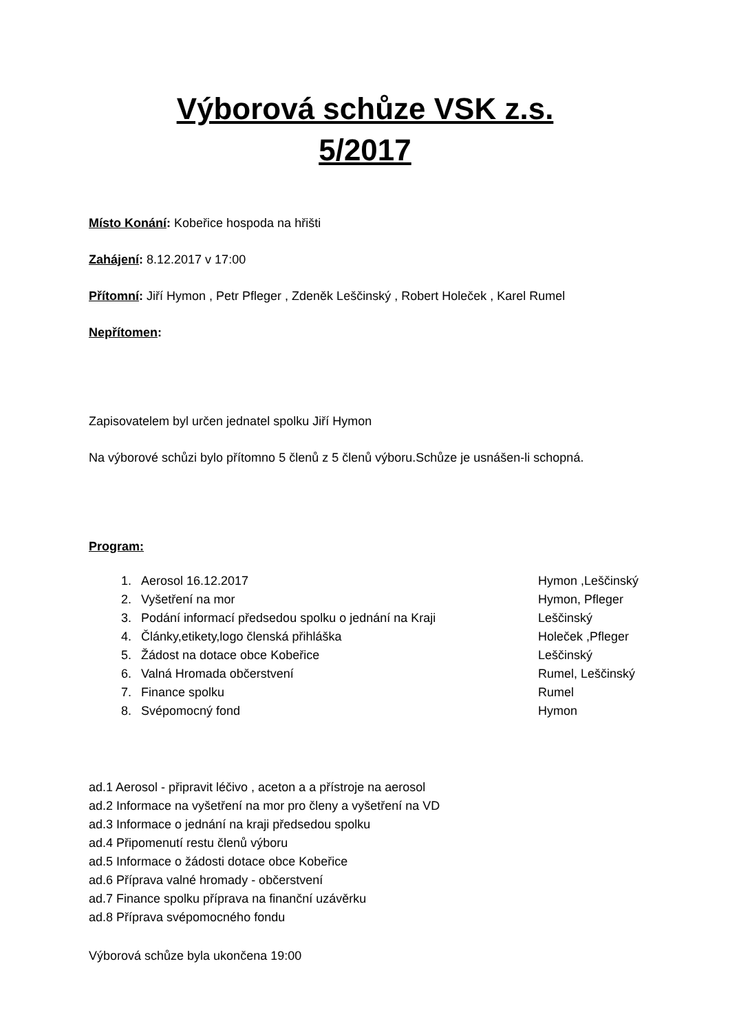Výborová schůze VSK z.s.
5/2017
Místo Konání: Kobeřice hospoda na hřišti
Zahájení: 8.12.2017 v 17:00
Přítomní: Jiří Hymon , Petr Pfleger , Zdeněk Leščinský , Robert Holeček , Karel Rumel
Nepřítomen:
Zapisovatelem byl určen jednatel spolku Jiří Hymon
Na výborové schůzi bylo přítomno 5 členů z 5 členů výboru.Schůze je usnášen-li schopná.
Program:
| 1. | Aerosol 16.12.2017 | Hymon ,Leščinský |
| 2. | Vyšetření na mor | Hymon, Pfleger |
| 3. | Podání informací předsedou spolku o jednání na Kraji | Leščinský |
| 4. | Články,etikety,logo členská přihláška | Holeček ,Pfleger |
| 5. | Žádost na dotace obce Kobeřice | Leščinský |
| 6. | Valná Hromada občerstvení | Rumel, Leščinský |
| 7. | Finance spolku | Rumel |
| 8. | Svépomocný fond | Hymon |
ad.1 Aerosol - připravit léčivo , aceton a a přístroje na aerosol
ad.2 Informace na vyšetření na mor pro členy a vyšetření na VD
ad.3 Informace o jednání na kraji předsedou spolku
ad.4 Připomenutí restu členů výboru
ad.5 Informace o žádosti dotace obce Kobeřice
ad.6 Příprava valné hromady - občerstvení
ad.7 Finance spolku příprava na finanční uzávěrku
ad.8 Příprava svépomocného fondu
Výborová schůze byla ukončena 19:00